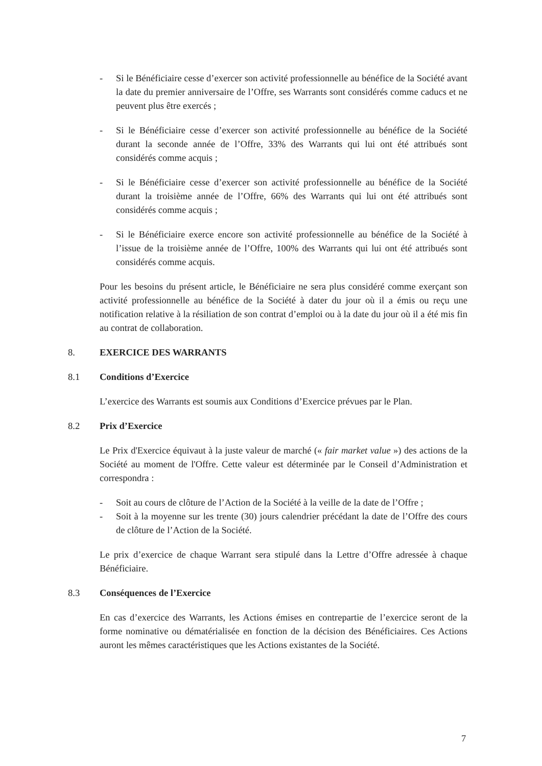- Si le Bénéficiaire cesse d’exercer son activité professionnelle au bénéfice de la Société avant la date du premier anniversaire de l’Offre, ses Warrants sont considérés comme caducs et ne peuvent plus être exercés ;
- Si le Bénéficiaire cesse d’exercer son activité professionnelle au bénéfice de la Société durant la seconde année de l’Offre, 33% des Warrants qui lui ont été attribués sont considérés comme acquis ;
- Si le Bénéficiaire cesse d’exercer son activité professionnelle au bénéfice de la Société durant la troisième année de l’Offre, 66% des Warrants qui lui ont été attribués sont considérés comme acquis ;
- Si le Bénéficiaire exerce encore son activité professionnelle au bénéfice de la Société à l’issue de la troisième année de l’Offre, 100% des Warrants qui lui ont été attribués sont considérés comme acquis.
Pour les besoins du présent article, le Bénéficiaire ne sera plus considéré comme exerçant son activité professionnelle au bénéfice de la Société à dater du jour où il a émis ou reçu une notification relative à la résiliation de son contrat d’emploi ou à la date du jour où il a été mis fin au contrat de collaboration.
8. EXERCICE DES WARRANTS
8.1 Conditions d’Exercice
L’exercice des Warrants est soumis aux Conditions d’Exercice prévues par le Plan.
8.2 Prix d’Exercice
Le Prix d'Exercice équivaut à la juste valeur de marché (« fair market value ») des actions de la Société au moment de l'Offre. Cette valeur est déterminée par le Conseil d’Administration et correspondra :
- Soit au cours de clôture de l’Action de la Société à la veille de la date de l’Offre ;
- Soit à la moyenne sur les trente (30) jours calendrier précédant la date de l’Offre des cours de clôture de l’Action de la Société.
Le prix d’exercice de chaque Warrant sera stipulé dans la Lettre d’Offre adressée à chaque Bénéficiaire.
8.3 Conséquences de l’Exercice
En cas d’exercice des Warrants, les Actions émises en contrepartie de l’exercice seront de la forme nominative ou dématérialisée en fonction de la décision des Bénéficiaires. Ces Actions auront les mêmes caractéristiques que les Actions existantes de la Société.
7